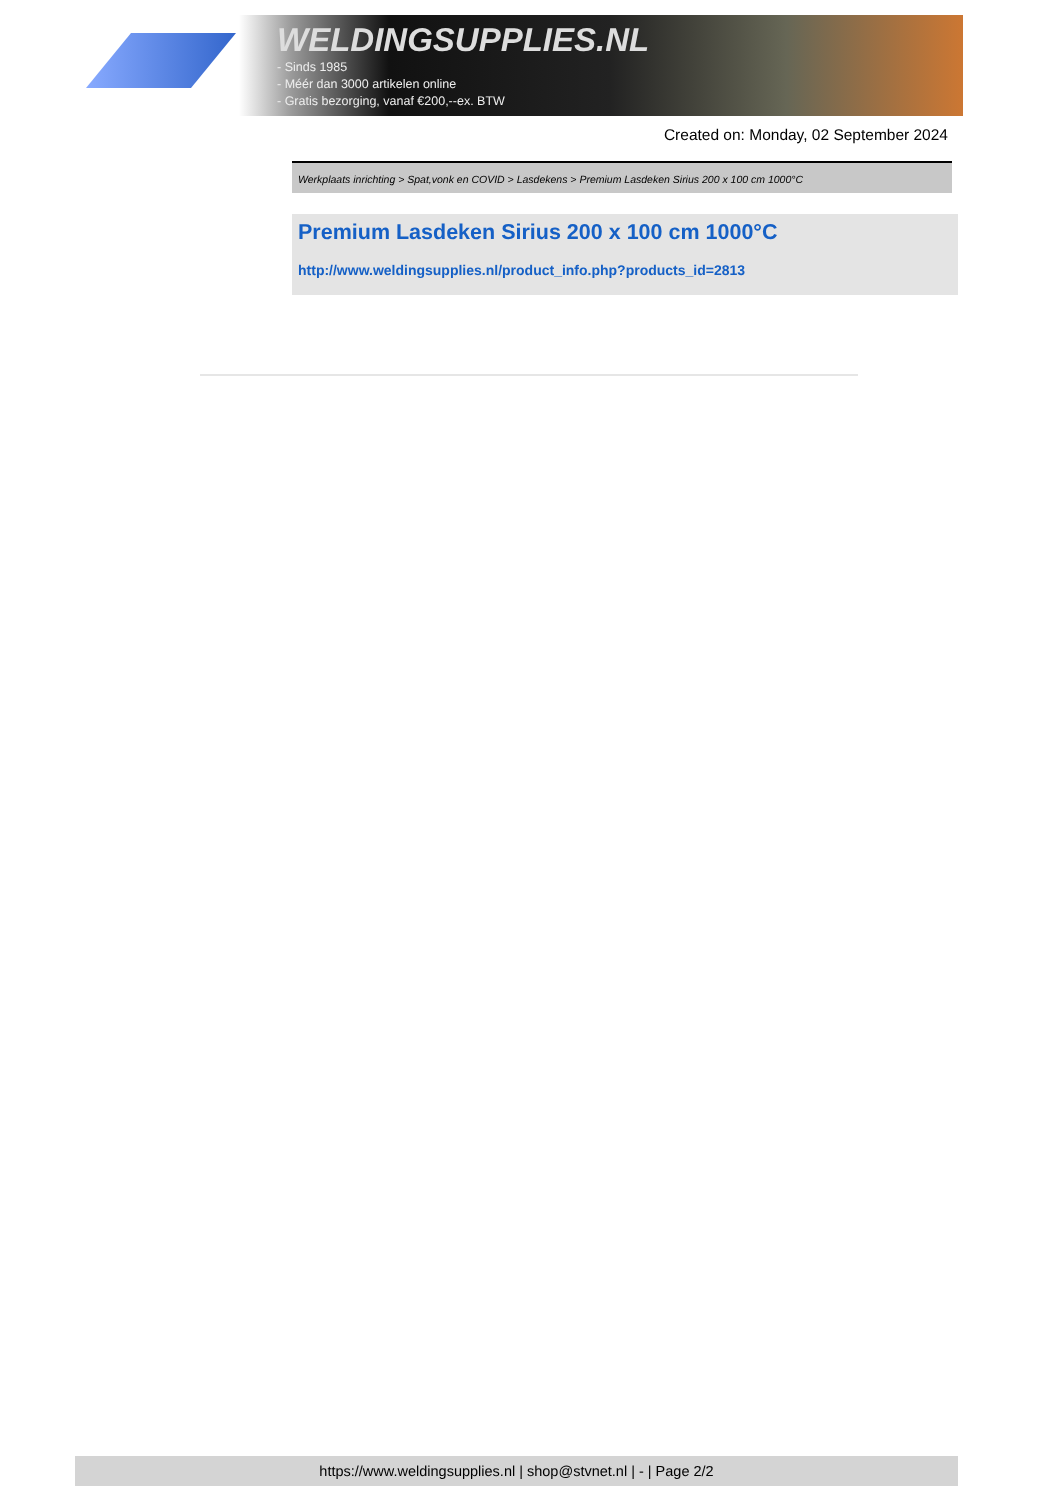WELDINGSUPPLIES.NL
- Sinds 1985
- Méér dan 3000 artikelen online
- Gratis bezorging, vanaf €200,--ex. BTW
Created on: Monday, 02 September 2024
Werkplaats inrichting > Spat,vonk en COVID > Lasdekens > Premium Lasdeken Sirius 200 x 100 cm 1000°C
Premium Lasdeken Sirius 200 x 100 cm 1000°C
http://www.weldingsupplies.nl/product_info.php?products_id=2813
https://www.weldingsupplies.nl | shop@stvnet.nl | - | Page 2/2